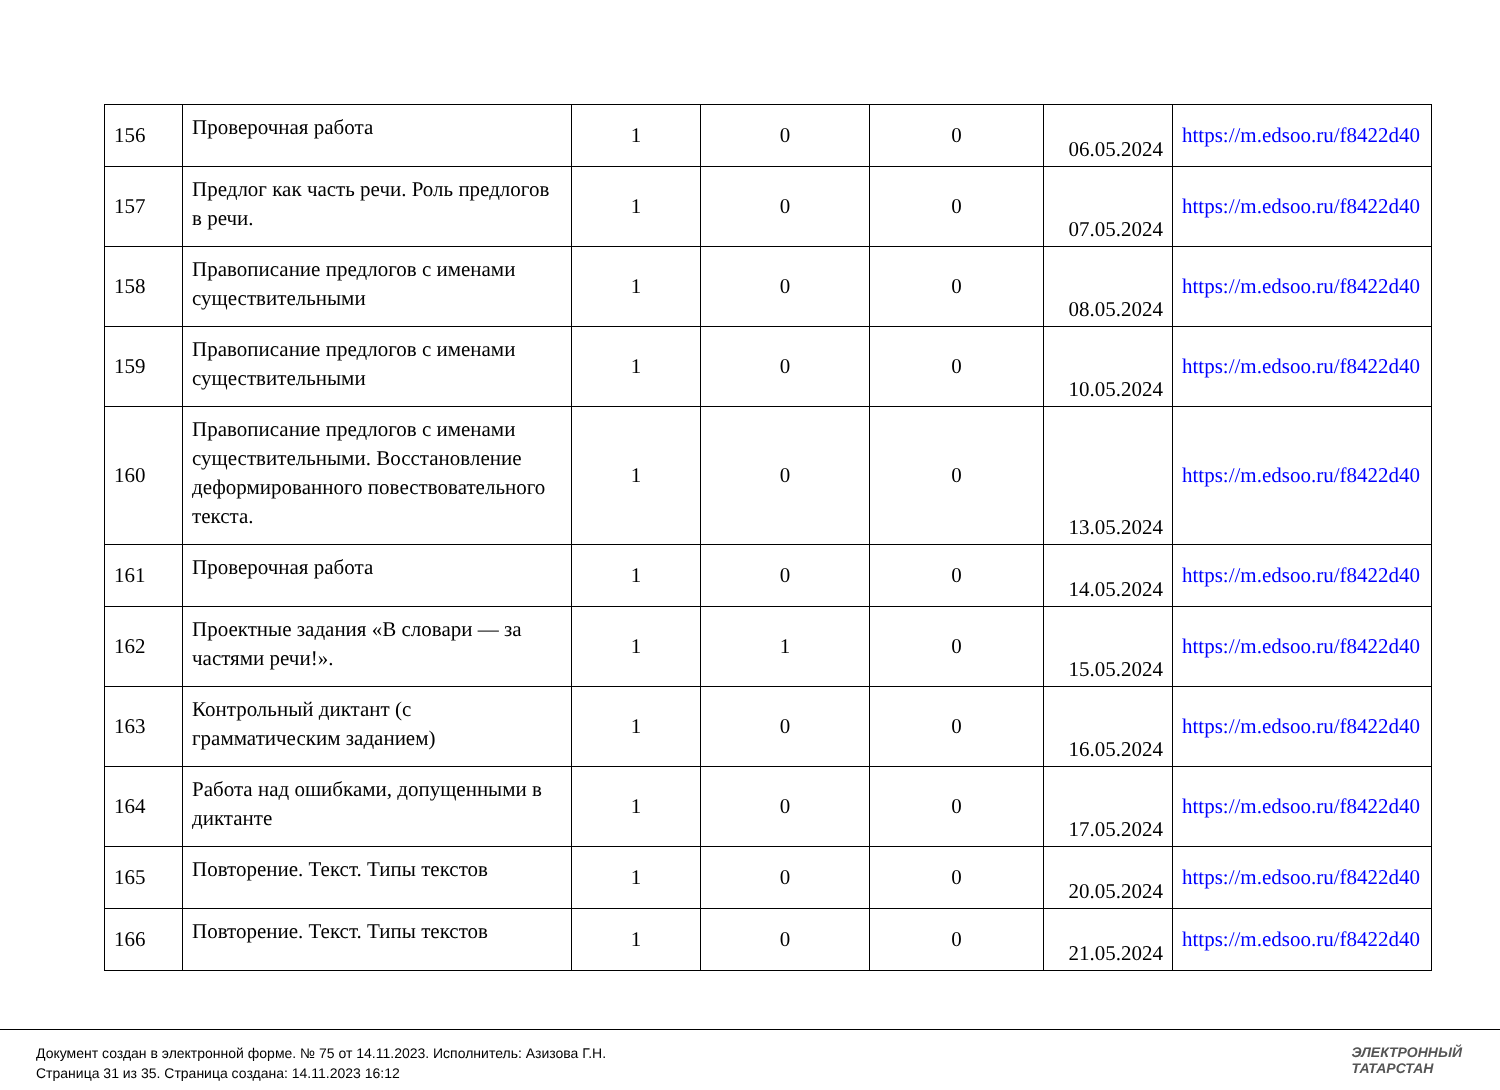| 156 | Проверочная работа | 1 | 0 | 0 | 06.05.2024 | https://m.edsoo.ru/f8422d40 |
| 157 | Предлог как часть речи. Роль предлогов в речи. | 1 | 0 | 0 | 07.05.2024 | https://m.edsoo.ru/f8422d40 |
| 158 | Правописание предлогов с именами существительными | 1 | 0 | 0 | 08.05.2024 | https://m.edsoo.ru/f8422d40 |
| 159 | Правописание предлогов с именами существительными | 1 | 0 | 0 | 10.05.2024 | https://m.edsoo.ru/f8422d40 |
| 160 | Правописание предлогов с именами существительными. Восстановление деформированного повествовательного текста. | 1 | 0 | 0 | 13.05.2024 | https://m.edsoo.ru/f8422d40 |
| 161 | Проверочная работа | 1 | 0 | 0 | 14.05.2024 | https://m.edsoo.ru/f8422d40 |
| 162 | Проектные задания «В словари — за частями речи!». | 1 | 1 | 0 | 15.05.2024 | https://m.edsoo.ru/f8422d40 |
| 163 | Контрольный диктант (с грамматическим заданием) | 1 | 0 | 0 | 16.05.2024 | https://m.edsoo.ru/f8422d40 |
| 164 | Работа над ошибками, допущенными в диктанте | 1 | 0 | 0 | 17.05.2024 | https://m.edsoo.ru/f8422d40 |
| 165 | Повторение. Текст. Типы текстов | 1 | 0 | 0 | 20.05.2024 | https://m.edsoo.ru/f8422d40 |
| 166 | Повторение. Текст. Типы текстов | 1 | 0 | 0 | 21.05.2024 | https://m.edsoo.ru/f8422d40 |
Документ создан в электронной форме. № 75 от 14.11.2023. Исполнитель: Азизова Г.Н.
Страница 31 из 35. Страница создана: 14.11.2023 16:12
ЭЛЕКТРОННЫЙ
ТАТАРСТАН